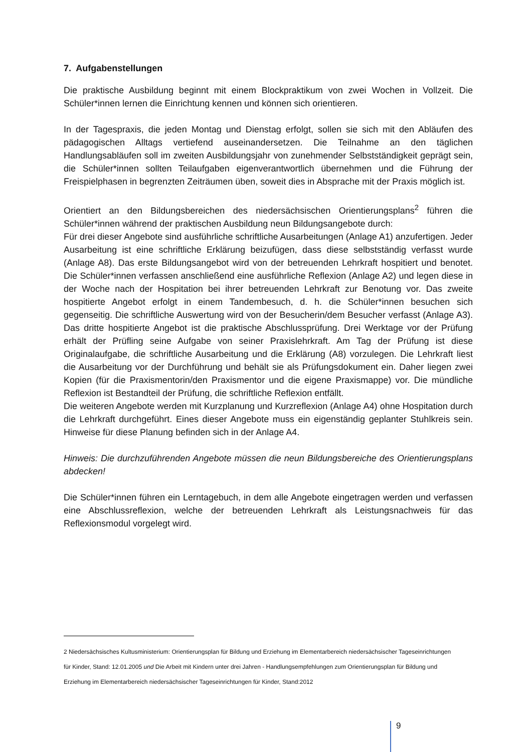7. Aufgabenstellungen
Die praktische Ausbildung beginnt mit einem Blockpraktikum von zwei Wochen in Vollzeit. Die Schüler*innen lernen die Einrichtung kennen und können sich orientieren.
In der Tagespraxis, die jeden Montag und Dienstag erfolgt, sollen sie sich mit den Abläufen des pädagogischen Alltags vertiefend auseinandersetzen. Die Teilnahme an den täglichen Handlungsabläufen soll im zweiten Ausbildungsjahr von zunehmender Selbstständigkeit geprägt sein, die Schüler*innen sollten Teilaufgaben eigenverantwortlich übernehmen und die Führung der Freispielphasen in begrenzten Zeiträumen üben, soweit dies in Absprache mit der Praxis möglich ist.
Orientiert an den Bildungsbereichen des niedersächsischen Orientierungsplans<sup>2</sup> führen die Schüler*innen während der praktischen Ausbildung neun Bildungsangebote durch:
Für drei dieser Angebote sind ausführliche schriftliche Ausarbeitungen (Anlage A1) anzufertigen. Jeder Ausarbeitung ist eine schriftliche Erklärung beizufügen, dass diese selbstständig verfasst wurde (Anlage A8). Das erste Bildungsangebot wird von der betreuenden Lehrkraft hospitiert und benotet. Die Schüler*innen verfassen anschließend eine ausführliche Reflexion (Anlage A2) und legen diese in der Woche nach der Hospitation bei ihrer betreuenden Lehrkraft zur Benotung vor. Das zweite hospitierte Angebot erfolgt in einem Tandembesuch, d. h. die Schüler*innen besuchen sich gegenseitig. Die schriftliche Auswertung wird von der Besucherin/dem Besucher verfasst (Anlage A3). Das dritte hospitierte Angebot ist die praktische Abschlussprüfung. Drei Werktage vor der Prüfung erhält der Prüfling seine Aufgabe von seiner Praxislehrkraft. Am Tag der Prüfung ist diese Originalaufgabe, die schriftliche Ausarbeitung und die Erklärung (A8) vorzulegen. Die Lehrkraft liest die Ausarbeitung vor der Durchführung und behält sie als Prüfungsdokument ein. Daher liegen zwei Kopien (für die Praxismentorin/den Praxismentor und die eigene Praxismappe) vor. Die mündliche Reflexion ist Bestandteil der Prüfung, die schriftliche Reflexion entfällt.
Die weiteren Angebote werden mit Kurzplanung und Kurzreflexion (Anlage A4) ohne Hospitation durch die Lehrkraft durchgeführt. Eines dieser Angebote muss ein eigenständig geplanter Stuhlkreis sein. Hinweise für diese Planung befinden sich in der Anlage A4.
Hinweis: Die durchzuführenden Angebote müssen die neun Bildungsbereiche des Orientierungsplans abdecken!
Die Schüler*innen führen ein Lerntagebuch, in dem alle Angebote eingetragen werden und verfassen eine Abschlussreflexion, welche der betreuenden Lehrkraft als Leistungsnachweis für das Reflexionsmodul vorgelegt wird.
2 Niedersächsisches Kultusministerium: Orientierungsplan für Bildung und Erziehung im Elementarbereich niedersächsischer Tageseinrichtungen für Kinder, Stand: 12.01.2005 und Die Arbeit mit Kindern unter drei Jahren - Handlungsempfehlungen zum Orientierungsplan für Bildung und Erziehung im Elementarbereich niedersächsischer Tageseinrichtungen für Kinder, Stand:2012
9